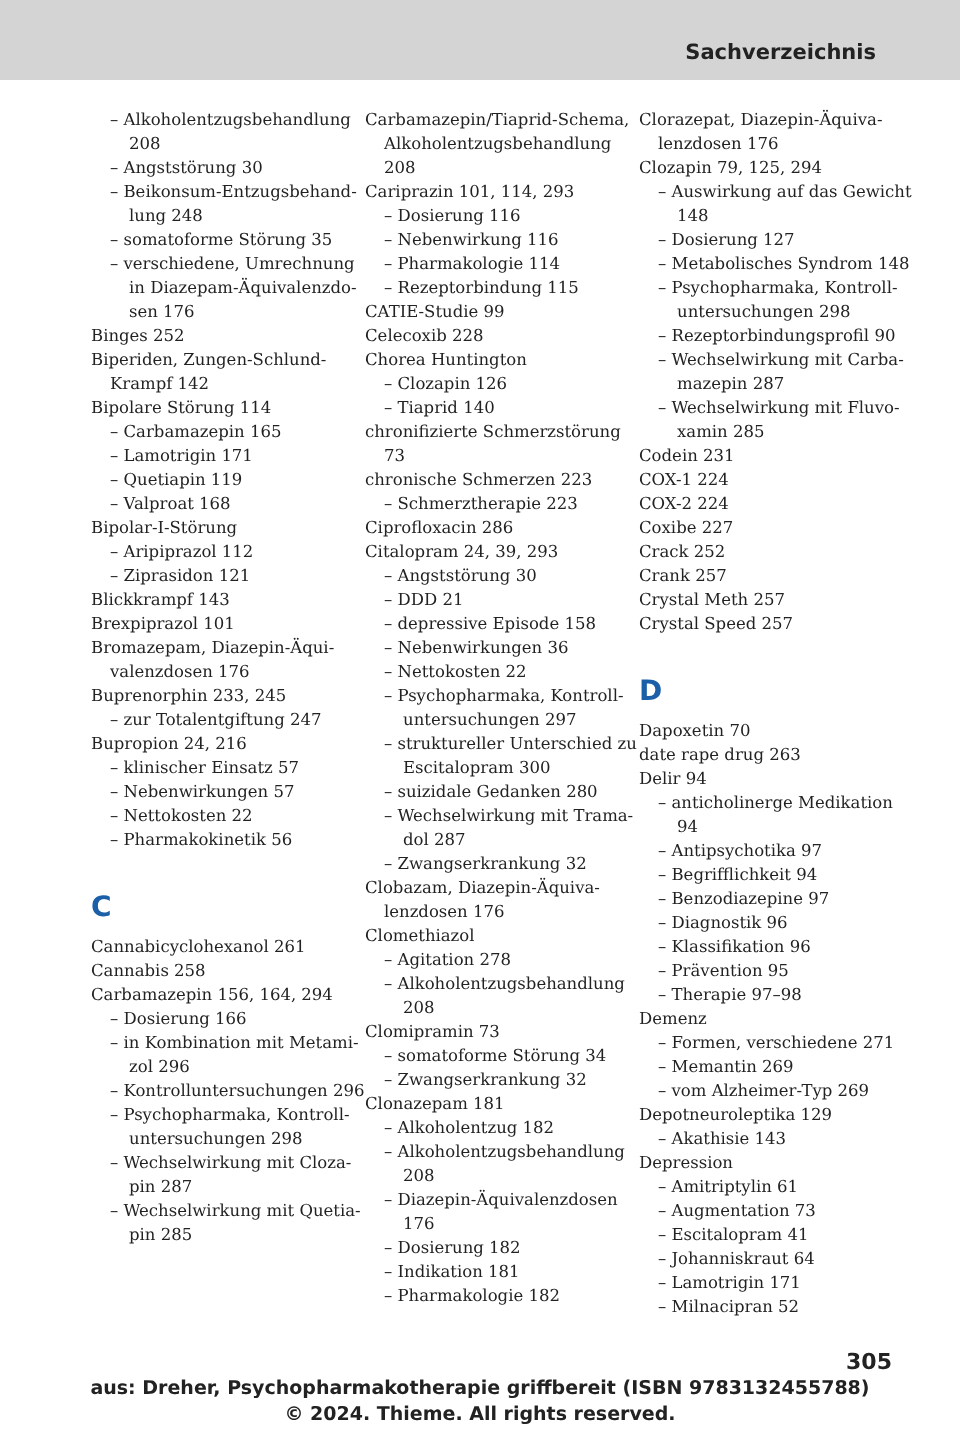Sachverzeichnis
– Alkoholentzugsbehandlung 208
– Angststörung 30
– Beikonsum-Entzugsbehand­lung 248
– somatoforme Störung 35
– verschiedene, Umrechnung in Diazepam-Äquivalenzdo­sen 176
Binges 252
Biperiden, Zungen-Schlund-Krampf 142
Bipolare Störung 114
– Carbamazepin 165
– Lamotrigin 171
– Quetiapin 119
– Valproat 168
Bipolar-I-Störung
– Aripiprazol 112
– Ziprasidon 121
Blickkrampf 143
Brexpiprazol 101
Bromazepam, Diazepin-Äqui­valenzdosen 176
Buprenorphin 233, 245
– zur Totalentgiftung 247
Bupropion 24, 216
– klinischer Einsatz 57
– Nebenwirkungen 57
– Nettokosten 22
– Pharmakokinetik 56
C
Cannabicyclohexanol 261
Cannabis 258
Carbamazepin 156, 164, 294
– Dosierung 166
– in Kombination mit Metami­zol 296
– Kontrolluntersuchungen 296
– Psychopharmaka, Kontroll­untersuchungen 298
– Wechselwirkung mit Cloza­pin 287
– Wechselwirkung mit Quetia­pin 285
Carbamazepin/Tiaprid-Schema, Alkoholentzugsbehandlung 208
Cariprazin 101, 114, 293
– Dosierung 116
– Nebenwirkung 116
– Pharmakologie 114
– Rezeptorbindung 115
CATIE-Studie 99
Celecoxib 228
Chorea Huntington
– Clozapin 126
– Tiaprid 140
chronifizierte Schmerzstörung 73
chronische Schmerzen 223
– Schmerztherapie 223
Ciprofloxacin 286
Citalopram 24, 39, 293
– Angststörung 30
– DDD 21
– depressive Episode 158
– Nebenwirkungen 36
– Nettokosten 22
– Psychopharmaka, Kontroll­untersuchungen 297
– struktureller Unterschied zu Escitalopram 300
– suizidale Gedanken 280
– Wechselwirkung mit Trama­dol 287
– Zwangserkrankung 32
Clobazam, Diazepin-Äquiva­lenzdosen 176
Clomethiazol
– Agitation 278
– Alkoholentzugsbehandlung 208
Clomipramin 73
– somatoforme Störung 34
– Zwangserkrankung 32
Clonazepam 181
– Alkoholentzug 182
– Alkoholentzugsbehandlung 208
– Diazepin-Äquivalenzdosen 176
– Dosierung 182
– Indikation 181
– Pharmakologie 182
Clorazepat, Diazepin-Äquiva­lenzdosen 176
Clozapin 79, 125, 294
– Auswirkung auf das Gewicht 148
– Dosierung 127
– Metabolisches Syndrom 148
– Psychopharmaka, Kontroll­untersuchungen 298
– Rezeptorbindungsprofil 90
– Wechselwirkung mit Carba­mazepin 287
– Wechselwirkung mit Fluvo­xamin 285
Codein 231
COX-1 224
COX-2 224
Coxibe 227
Crack 252
Crank 257
Crystal Meth 257
Crystal Speed 257
D
Dapoxetin 70
date rape drug 263
Delir 94
– anticholinerge Medikation 94
– Antipsychotika 97
– Begrifflichkeit 94
– Benzodiazepine 97
– Diagnostik 96
– Klassifikation 96
– Prävention 95
– Therapie 97–98
Demenz
– Formen, verschiedene 271
– Memantin 269
– vom Alzheimer-Typ 269
Depotneuroleptika 129
– Akathisie 143
Depression
– Amitriptylin 61
– Augmentation 73
– Escitalopram 41
– Johanniskraut 64
– Lamotrigin 171
– Milnacipran 52
305
aus: Dreher, Psychopharmakotherapie griffbereit (ISBN 9783132455788)
© 2024. Thieme. All rights reserved.